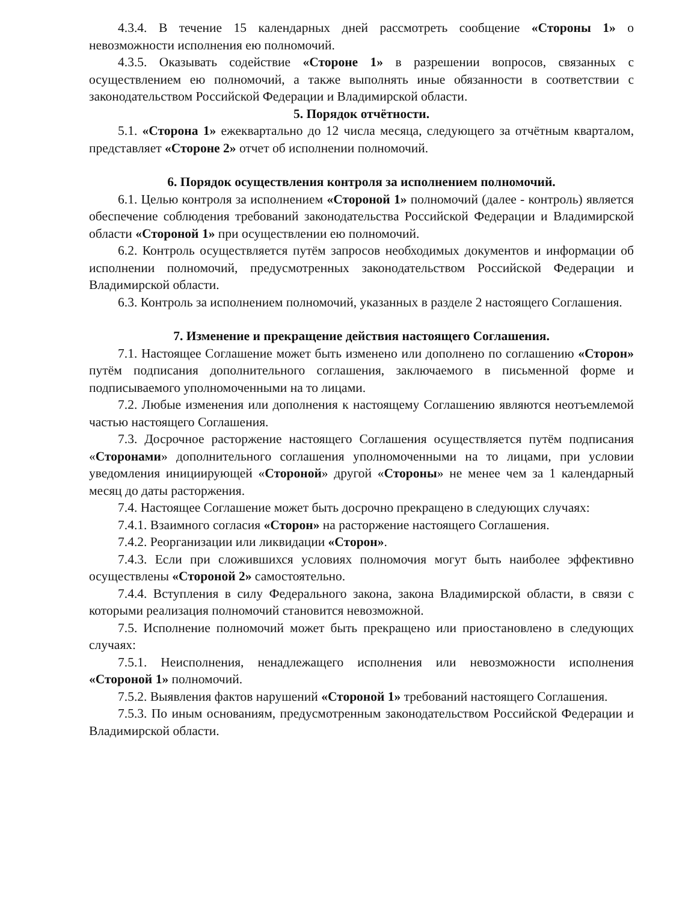4.3.4. В течение 15 календарных дней рассмотреть сообщение «Стороны 1» о невозможности исполнения ею полномочий.
4.3.5. Оказывать содействие «Стороне 1» в разрешении вопросов, связанных с осуществлением ею полномочий, а также выполнять иные обязанности в соответствии с законодательством Российской Федерации и Владимирской области.
5. Порядок отчётности.
5.1. «Сторона 1» ежеквартально до 12 числа месяца, следующего за отчётным кварталом, представляет «Стороне 2» отчет об исполнении полномочий.
6. Порядок осуществления контроля за исполнением полномочий.
6.1. Целью контроля за исполнением «Стороной 1» полномочий (далее - контроль) является обеспечение соблюдения требований законодательства Российской Федерации и Владимирской области «Стороной 1» при осуществлении ею полномочий.
6.2. Контроль осуществляется путём запросов необходимых документов и информации об исполнении полномочий, предусмотренных законодательством Российской Федерации и Владимирской области.
6.3. Контроль за исполнением полномочий, указанных в разделе 2 настоящего Соглашения.
7. Изменение и прекращение действия настоящего Соглашения.
7.1. Настоящее Соглашение может быть изменено или дополнено по соглашению «Сторон» путём подписания дополнительного соглашения, заключаемого в письменной форме и подписываемого уполномоченными на то лицами.
7.2. Любые изменения или дополнения к настоящему Соглашению являются неотъемлемой частью настоящего Соглашения.
7.3. Досрочное расторжение настоящего Соглашения осуществляется путём подписания «Сторонами» дополнительного соглашения уполномоченными на то лицами, при условии уведомления инициирующей «Стороной» другой «Стороны» не менее чем за 1 календарный месяц до даты расторжения.
7.4. Настоящее Соглашение может быть досрочно прекращено в следующих случаях:
7.4.1. Взаимного согласия «Сторон» на расторжение настоящего Соглашения.
7.4.2. Реорганизации или ликвидации «Сторон».
7.4.3. Если при сложившихся условиях полномочия могут быть наиболее эффективно осуществлены «Стороной 2» самостоятельно.
7.4.4. Вступления в силу Федерального закона, закона Владимирской области, в связи с которыми реализация полномочий становится невозможной.
7.5. Исполнение полномочий может быть прекращено или приостановлено в следующих случаях:
7.5.1. Неисполнения, ненадлежащего исполнения или невозможности исполнения «Стороной 1» полномочий.
7.5.2. Выявления фактов нарушений «Стороной 1» требований настоящего Соглашения.
7.5.3. По иным основаниям, предусмотренным законодательством Российской Федерации и Владимирской области.